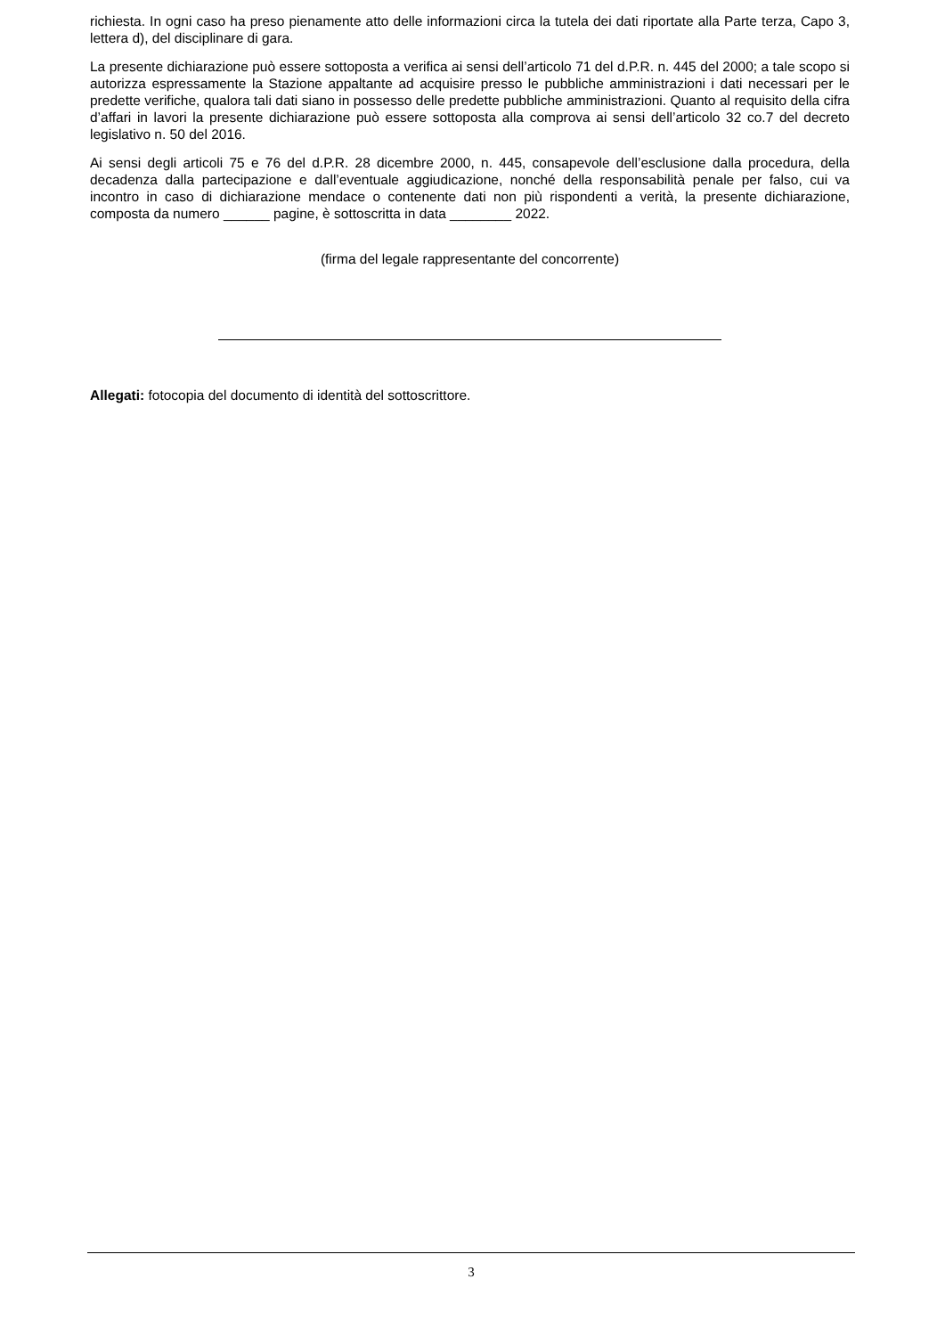richiesta. In ogni caso ha preso pienamente atto delle informazioni circa la tutela dei dati riportate alla Parte terza, Capo 3, lettera d), del disciplinare di gara.
La presente dichiarazione può essere sottoposta a verifica ai sensi dell’articolo 71 del d.P.R. n. 445 del 2000; a tale scopo si autorizza espressamente la Stazione appaltante ad acquisire presso le pubbliche amministrazioni i dati necessari per le predette verifiche, qualora tali dati siano in possesso delle predette pubbliche amministrazioni. Quanto al requisito della cifra d’affari in lavori la presente dichiarazione può essere sottoposta alla comprova ai sensi dell’articolo 32 co.7 del decreto legislativo n. 50 del 2016.
Ai sensi degli articoli 75 e 76 del d.P.R. 28 dicembre 2000, n. 445, consapevole dell’esclusione dalla procedura, della decadenza dalla partecipazione e dall’eventuale aggiudicazione, nonché della responsabilità penale per falso, cui va incontro in caso di dichiarazione mendace o contenente dati non più rispondenti a verità, la presente dichiarazione, composta da numero ______ pagine, è sottoscritta in data ________ 2022.
(firma del legale rappresentante del concorrente)
Allegati: fotocopia del documento di identità del sottoscrittore.
3